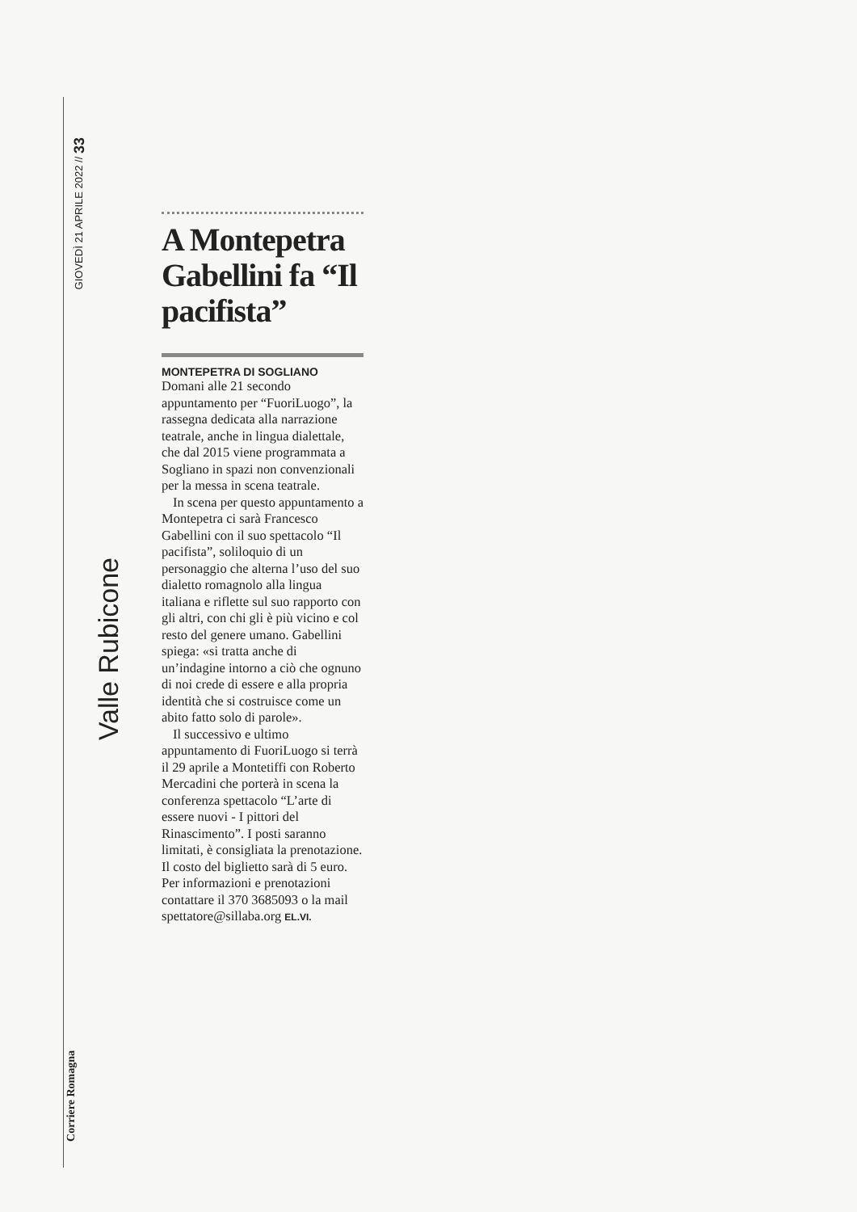GIOVEDÌ 21 APRILE 2022 // 33
Valle Rubicone
Corriere Romagna
A Montepetra Gabellini fa “Il pacifista”
MONTEPETRA DI SOGLIANO
Domani alle 21 secondo appuntamento per “FuoriLuogo”, la rassegna dedicata alla narrazione teatrale, anche in lingua dialettale, che dal 2015 viene programmata a Sogliano in spazi non convenzionali per la messa in scena teatrale.
In scena per questo appuntamento a Montepetra ci sarà Francesco Gabellini con il suo spettacolo “Il pacifista”, soliloquio di un personaggio che alterna l’uso del suo dialetto romagnolo alla lingua italiana e riflette sul suo rapporto con gli altri, con chi gli è più vicino e col resto del genere umano. Gabellini spiega: «si tratta anche di un’indagine intorno a ciò che ognuno di noi crede di essere e alla propria identità che si costruisce come un abito fatto solo di parole».
Il successivo e ultimo appuntamento di FuoriLuogo si terrà il 29 aprile a Montetiffi con Roberto Mercadini che porterà in scena la conferenza spettacolo “L’arte di essere nuovi - I pittori del Rinascimento”. I posti saranno limitati, è consigliata la prenotazione. Il costo del biglietto sarà di 5 euro. Per informazioni e prenotazioni contattare il 370 3685093 o la mail spettatore@sillaba.org EL.VI.